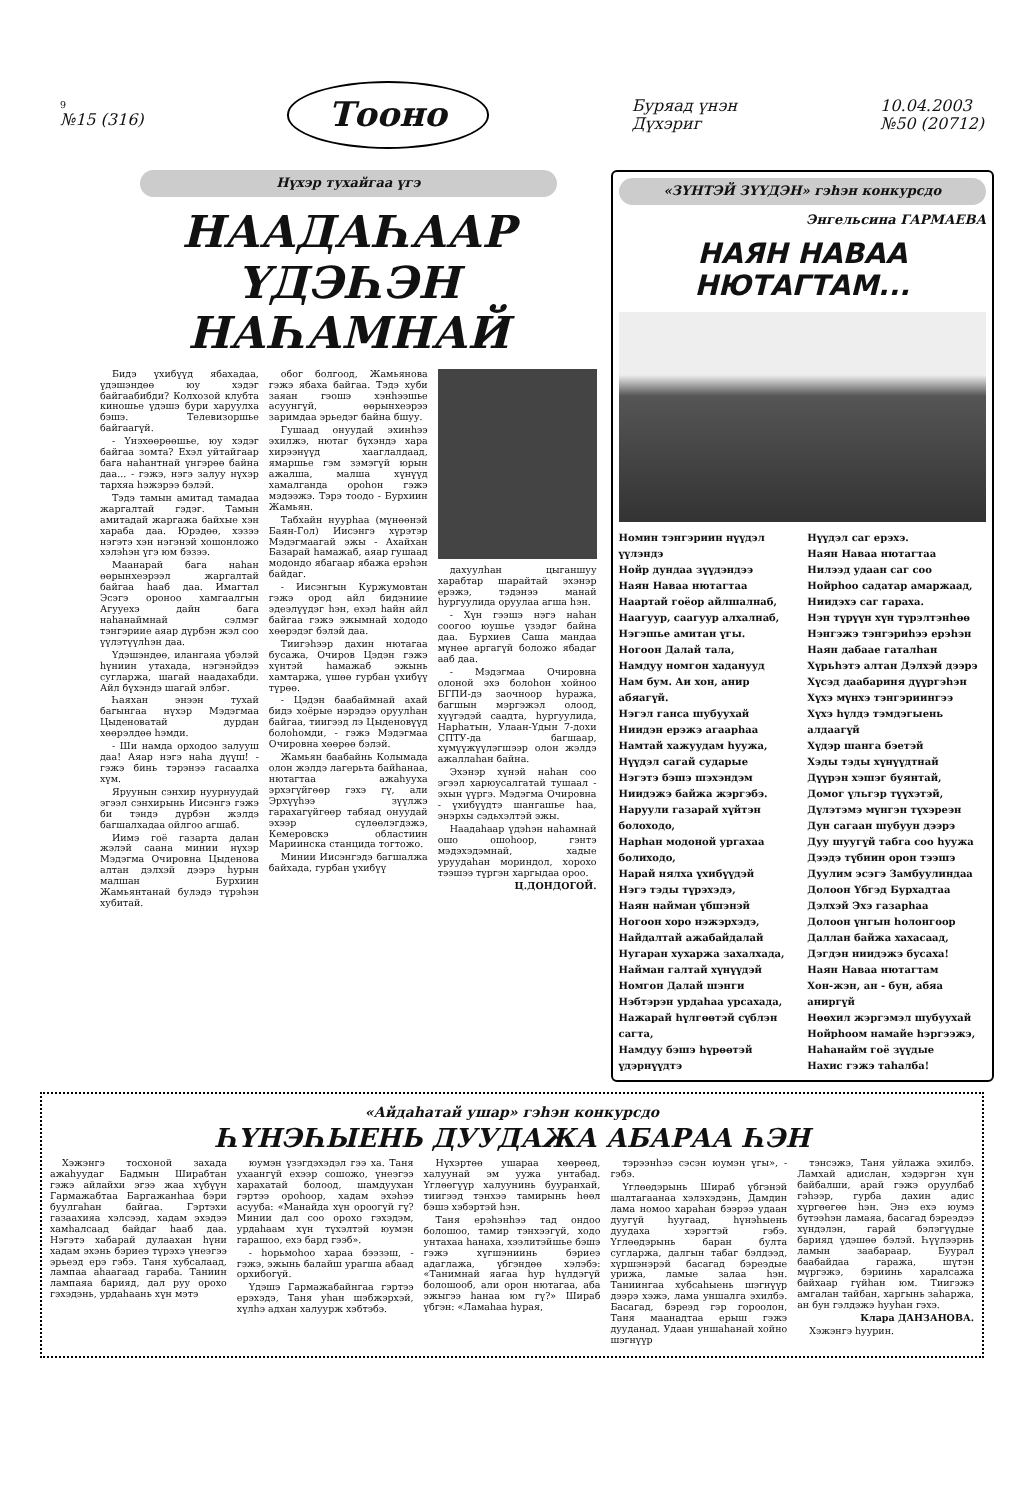9
№15 (316)
Тооно
Буряад үнэн
Дүхэриг
10.04.2003
№50 (20712)
Нүхэр тухайгаа үгэ
НААДАҺААР ҮДЭҺЭН НАҺАМНАЙ
Бидэ үхибүүд ябахадаа, үдэшэндөө юу хэдэг байгаабибди? Колхозой клубта киношье үдэшэ бури харуулха бэшэ. Телевизоршье байгаагүй.
- Үнэхөөрөөшье, юу хэдэг байгаа зомта? Ехэл уйтайгаар бага наһантнай үнгэрөө байна даа... - гэжэ, нэгэ залуу нүхэр тархяа һэжэрээ бэлэй.
Тэдэ тамын амитад тамадаа жаргалтай гэдэг. Тамын амитадай жаргажа байхые хэн хараба даа. Юрэдөө, хэзээ нэгэтэ хэн нэгэнэй хошонложо хэлэһэн үгэ юм бэзээ.
Маанарай бага наһан өөрынхеэрээл жаргалтай байгаа һааб даа. Имагтал Эсэгэ ороноо хамгаалгын Агууехэ дайн бага наһанаймнай сэлмэг тэнгэриие аяар дүрбэн жэл соо үүлэтүүлһэн даа.
Үдэшэндөө, илангаяа үбэлэй һүниин утахада, нэгэнэйдээ сугларжа, шагай наадахабди. Айл бүхэндэ шагай элбэг.
Һаяхан энээн тухай багынгаа нүхэр Мэдэгмаа Цыденоватай дурдан хөөрэлдөө һэмди.
- Ши намда орходоо залууш даа! Аяар нэгэ наһа дүүш! - гэжэ бинь тэрэнээ гасаалха хүм.
Яруунын сэнхир нуурнуудай эгээл сэнхирынь Иисэнгэ гэжэ би тэндэ дүрбэн жэлдэ багшалхадаа ойлгоо агшаб.
Иимэ гоё газарта далан жэлэй саана минии нүхэр Мэдэгма Очировна Цыденова алтан дэлхэй дээрэ һурын малшан Бурхиин Жамьянтанай булэдэ түрэһэн хубитай.
обог болгоод, Жамьянова гэжэ ябаха байгаа. Тэдэ хуби заяан гэошэ хэнһээшье асуунгүй, өөрынхеэрээ заримдаа эрьедэг байна бшуу.
Гушаад онуудай эхинһээ эхилжэ, нютаг бүхэндэ хара хирээнүүд хааглалдаад, ямаршье гэм зэмэгүй юрын ажалша, малша хүнүүд хамалганда ороһон гэжэ мэдээжэ. Тэрэ тоодо - Бурхиин Жамьян.
Табхайн нуурһаа (мүнөөнэй Баян-Гол) Иисэнгэ хүрэтэр Мэдэгмаагай эжы - Ахайхан Базарай һамажаб, аяар гушаад модондо ябагаар ябажа ерэһэн байдаг.
- Иисэнгын Куржумовтан гэжэ ород айл бидэниие эдеэлүүдэг һэн, ехэл һайн айл байгаа гэжэ эжымнай хододо хөөрэдэг бэлэй даа.
Тиигэһээр дахин нютагаа бусажа, Очиров Цэдэн гэжэ хүнтэй һамажаб эжынь хамтаржа, үшөө гурбан үхибүү түрөө.
- Цэдэн баабаймнай ахай бидэ хоёрые нэрэдээ оруулһан байгаа, тиигээд лэ Цыденовүүд болоһомди, - гэжэ Мэдэгмаа Очировна хөөрөө бэлэй.
Жамьян баабайнь Колымада олон жэлдэ лагерьта байһанаа, нютагтаа ажаһууха эрхэгүйгөөр гэхэ гү, али Эрхүүһээ зүүлжэ гарахагүйгөөр табяад онуудай эхээр сүлөөлэгдэжэ, Кемеровскэ областиин Мариинска станцида тогтожо.
Минии Иисэнгэдэ багшалжа байхада, гурбан үхибүү
дахуулһан цыганшуу харабтар шарайтай эхэнэр ерэжэ, тэдэнээ манай һургуулида оруулаа агша һэн.
- Хүн гээшэ нэгэ наһан соогоо юушье үзэдэг байна даа. Бурхиев Саша мандаа мүнөө аргагүй боложо ябадаг ааб даа.
- Мэдэгмаа Очировна олоной эхэ болоһон хойноо БГПИ-дэ заочноор һуража, багшын мэргэжэл олоод, хүүгэдэй саадта, һургуулида, Нарһатын, Улаан-Үдын 7-дохи СПТУ-да багшаар, хүмүүжүүлэгшээр олон жэлдэ ажаллаһан байна.
Эхэнэр хүнэй наһан соо эгээл харюусалгатай тушаал - эхын үүргэ. Мэдэгма Очировна - үхибүүдтэ шангашье һаа, энэрхы сэдьхэлтэй эжы.
Наадаһаар үдэһэн наһамнай ошо ошоһоор, гэнтэ мэдэхэдэмнай, хадые уруудаһан мориндол, хорохо тээшээ түргэн харгыдаа ороо.
Ц.ДОНДОГОЙ.
«ЗҮНТЭЙ ЗҮҮДЭН» гэһэн конкурсдо
Энгельсина ГАРМАЕВА
НАЯН НАВАА НЮТАГТАМ...
Номин тэнгэриин нүүдэл үүлэндэ
Нойр дундаа зүүдэндээ
Наян Наваа нютагтаа
Наартай гоёор айлшалнаб,
Наагуур, саагуур алхалнаб,
Нэгэшье амитан үгы.
Ногоон Далай тала,
Намдуу номгон хаданууд
Нам бум. Аи хон, анир абяагүй.
Нэгэл ганса шубуухай
Ниидэн ерэжэ агаарһаа
Намтай хажуудам һуужа,
Нүүдэл сагай сударые
Нэгэтэ бэшэ шэхэндэм
Ниидэжэ байжа жэргэбэ.
Наруули газарай хүйтэн болоходо,
Нарһан модоной ургахаа болиходо,
Нарай нялха үхибүүдэй
Нэгэ тэды түрэхэдэ,
Наян найман үбшэнэй
Ногоон хоро нэжэрхэдэ,
Найдалтай ажабайдалай
Нугаран хухаржа захалхада,
Найман галтай хүнүүдэй
Номгон Далай шэнги
Нэбтэрэн урдаһаа урсахада,
Нажарай һүлгөөтэй сүблэн сагта,
Намдуу бэшэ һүрөөтэй үдэрнүүдтэ
Нүүдэл саг ерэхэ.
Наян Наваа нютагтаа
Нилээд удаан саг соо
Нойрһоо садатар амаржаад,
Ниидэхэ саг гараха.
Нэн түрүүн хүн түрэлтэнһөө
Нэнгэжэ тэнгэриһээ ерэһэн
Наян дабаае гаталһан
Хүрьһэтэ алтан Дэлхэй дээрэ
Хүсэд даабариня дүүргэһэн
Хүхэ мүнхэ тэнгэриингээ
Хүхэ һүлдэ тэмдэгыень алдаагүй
Хүдэр шанга бэетэй
Хэды тэды хүнүүдтнай
Дүүрэн хэшэг буянтай,
Домог үльгэр түүхэтэй,
Дүлэтэмэ мүнгэн түхэреэн
Дун сагаан шубуун дээрэ
Дуу шуугүй табга соо һуужа
Дээдэ түбиин орон тээшэ
Дуулим эсэгэ Замбуулиндаа
Долоон Үбгэд Бурхадтаа
Дэлхэй Эхэ газарһаа
Долоон үнгын һолонгоор
Даллан байжа хахасаад,
Дэгдэн ниидэжэ бусаха!
Наян Наваа нютагтам
Хон-жэн, ан - бун, абяа аниргүй
Нөөхил жэргэмэл шубуухай
Нойрһоом намайе һэргээжэ,
Наһанайм гоё зүүдые
Нахис гэжэ таһалба!
«Айдаһатай ушар» гэһэн конкурсдо
ҺҮНЭҺЫЕНЬ ДУУДАЖА АБАРАА ҺЭН
Хэжэнгэ тосхоной захада ажаһуудаг Бадмын Ширабтан гэжэ айлайхи эгээ жаа хүбүүн Гармажабтаа Баргажанһаа бэри буулгаһан байгаа. Гэртэхи газаахияа хэлсээд, хадам эхэдээ хамһалсаад байдаг һааб даа. Нэгэтэ хабарай дулаахан һүни хадам эхэнь бэриеэ түрэхэ үнеэгээ эрьеэд ерэ гэбэ. Таня хубсалаад, лампаа аһаагаад гараба. Таниин лампаяа барияд, дал руу орохо гэхэдэнь, урдаһаань хүн мэтэ
юумэн үзэгдэхэдэл гээ ха. Таня ухаангүй ехээр сошожо, үнеэгээ харахатай болоод, шамдуухан гэртээ ороһоор, хадам эхэһээ асууба: «Манайда хүн ороогүй гү? Минии дал соо орохо гэхэдэм, урдаһаам хүн түхэлтэй юумэн гарашоо, ехэ бард гээб».
- һорьмоһоо хараа бээзэш, - гэжэ, эжынь балайш урагша абаад орхибогүй.
Үдэшэ Гармажабайнгаа гэртээ ерэхэдэ, Таня уһан шэбжэрхэй, хүлһэ адхан халуурж хэбтэбэ.
Нүхэртөө ушараа хөөрөөд, халуунай эм уужа унтабад. Үглөөгүүр халуунинь бууранхай, тиигээд тэнхээ тамирынь һөөл бэшэ хэбэртэй һэн.
Таня ерэһэнһээ тад ондоо болошоо, тамир тэнхээгүй, ходо унтахаа һанаха, хээлитэйшье бэшэ гэжэ хүгшэниинь бэриеэ адаглажа, үбгэндөө хэлэбэ: «Танимнай яагаа һур һүлдэгүй болошооб, али орон нютагаа, аба эжыгээ һанаа юм гү?» Шираб үбгэн: «Ламаһаа һурая,
тэрээнһээ сэсэн юумэн үгы», - гэбэ.
Үглөөдэрынь Шираб үбгэнэй шалтагаанаа хэлэхэдэнь, Дамдин лама номоо хараһан бээрээ удаан дуугүй һуугаад, һүнэһыень дуудаха хэрэгтэй гэбэ. Үглөөдэрынь баран булта сугларжа, далгын табаг бэлдээд, хүршэнэрэй басагад бэреэдые урижа, ламые залаа һэн. Таниингаа хубсаһыень шэгнүүр дээрэ хэжэ, лама уншалга эхилбэ. Басагад, бэреэд гэр гороолон, Таня маанадтаа ерыш гэжэ дууданад. Удаан уншаһанай хойно шэгнүүр
тэнсэжэ, Таня уйлажа эхилбэ. Ламхай адислан, хэдэргэн хүн байбалши, арай гэжэ оруулбаб гэһээр, гурба дахин адис хүргөөгөө һэн. Энэ ехэ юумэ бүтээһэн ламаяа, басагад бэреэдээ хүндэлэн, гарай бэлэгүүдые барияд үдэшөө бэлэй. Һүүлээрнь ламын заабараар, Буурал баабайдаа гаража, шүтэн мүргэжэ, бэриинь харалсажа байхаар гүйһан юм. Тиигэжэ амгалан тайбан, харгынь заһаржа, ан бун гэлдэжэ һууһан гэхэ.
Клара ДАНЗАНОВА.
Хэжэнгэ һуурин.